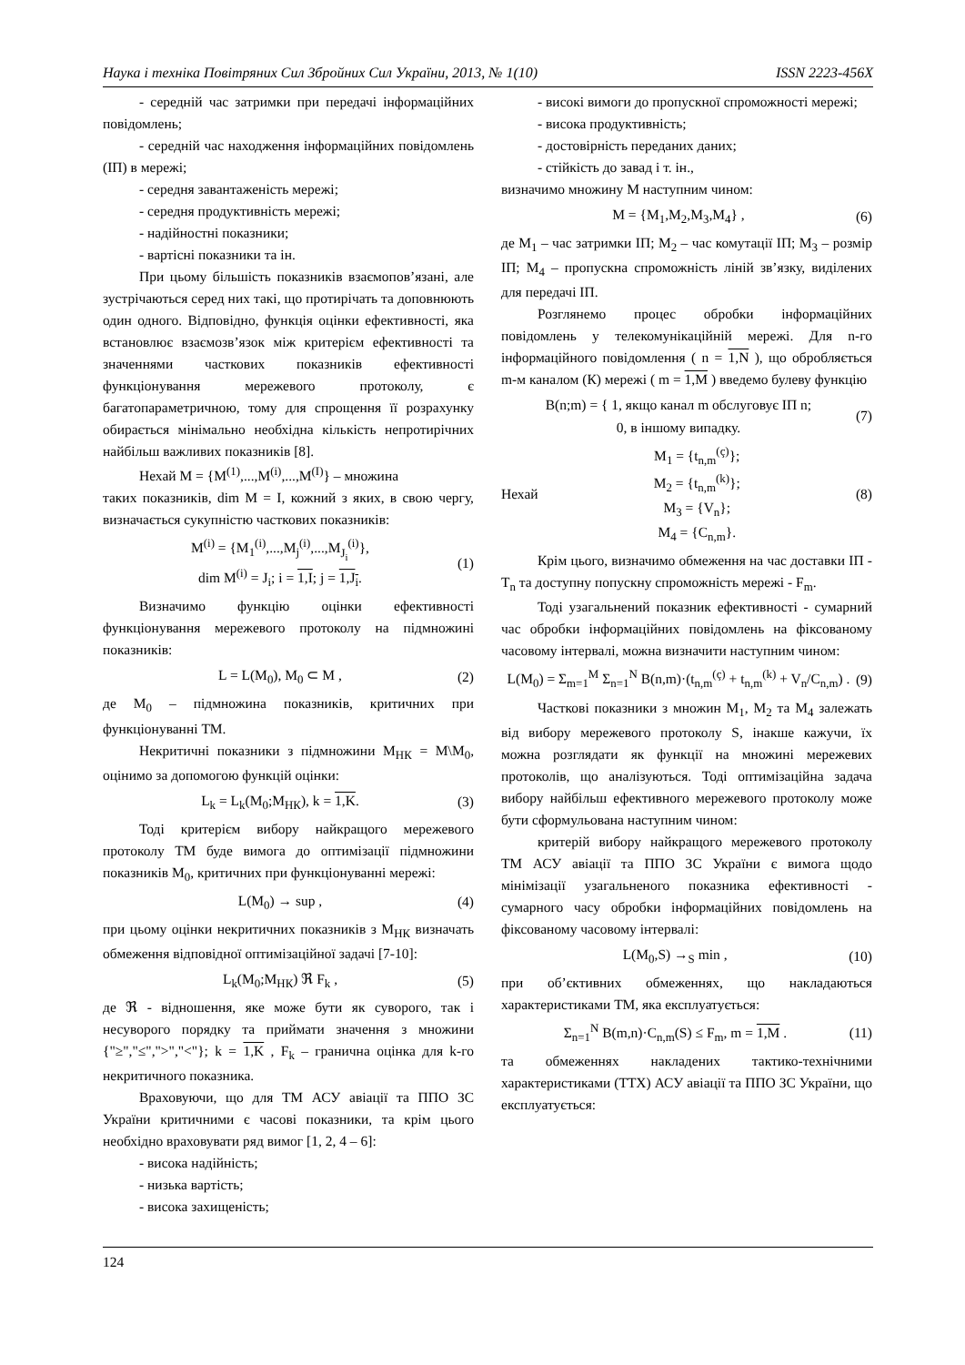Наука і техніка Повітряних Сил Збройних Сил України, 2013, № 1(10) ISSN 2223-456X
- середній час затримки при передачі інформаційних повідомлень;
- середній час находження інформаційних повідомлень (ІП) в мережі;
- середня завантаженість мережі;
- середня продуктивність мережі;
- надійностні показники;
- вартісні показники та ін.
При цьому більшість показників взаємопов’язані, але зустрічаються серед них такі, що протирічать та доповнюють один одного. Відповідно, функція оцінки ефективності, яка встановлює взаємозв’язок між критерієм ефективності та значеннями часткових показників ефективності функціонування мережевого протоколу, є багатопараметричною, тому для спрощення її розрахунку обирається мінімально необхідна кількість непротирічних найбільш важливих показників [8].
Нехай M = {M<sup>(1)</sup>,...,M<sup>(i)</sup>,...,M<sup>(I)</sup>} – множина
таких показників, dim M = I, кожний з яких, в свою чергу, визначається сукупністю часткових показників:
M<sup>(i)</sup> = {M<sub>1</sub><sup>(i)</sup>,...,M<sub>j</sub><sup>(i)</sup>,...,M<sub>J<sub>i</sub></sub><sup>(i)</sup>},
dim M<sup>(i)</sup> = J<sub>i</sub>; i = 1,I; j = 1,J<sub>i</sub>. (1)
Визначимо функцію оцінки ефективності функціонування мережевого протоколу на підмножині показників:
L = L(M<sub>0</sub>), M<sub>0</sub> ⊂ M , (2)
де M<sub>0</sub> – підмножина показників, критичних при функціонуванні ТМ.
Некритичні показники з підмножини M<sub>НК</sub> = M\M<sub>0</sub>, оцінимо за допомогою функцій оцінки:
L<sub>k</sub> = L<sub>k</sub>(M<sub>0</sub>;M<sub>НК</sub>), k = 1,K. (3)
Тоді критерієм вибору найкращого мережевого протоколу ТМ буде вимога до оптимізації підмножини показників M<sub>0</sub>, критичних при функціонуванні мережі:
L(M<sub>0</sub>) → sup , (4)
при цьому оцінки некритичних показників з M<sub>НК</sub> визначать обмеження відповідної оптимізаційної задачі [7-10]:
L<sub>k</sub>(M<sub>0</sub>;M<sub>НК</sub>) ℜ F<sub>k</sub> , (5)
де ℜ - відношення, яке може бути як суворого, так і несуворого порядку та приймати значення з множини {"≥","≤",">","<"}; k = 1,K , F<sub>k</sub> – гранична оцінка для k-го некритичного показника.
Враховуючи, що для ТМ АСУ авіації та ППО ЗС України критичними є часові показники, та крім цього необхідно враховувати ряд вимог [1, 2, 4 – 6]:
- висока надійність;
- низька вартість;
- висока захищеність;
- високі вимоги до пропускної спроможності мережі;
- висока продуктивність;
- достовірність переданих даних;
- стійкість до завад і т. ін.,
визначимо множину M наступним чином:
M = {M<sub>1</sub>,M<sub>2</sub>,M<sub>3</sub>,M<sub>4</sub>} , (6)
де M<sub>1</sub> – час затримки ІП; M<sub>2</sub> – час комутації ІП; M<sub>3</sub> – розмір ІП; M<sub>4</sub> – пропускна спроможність ліній зв’язку, виділених для передачі ІП.
Розглянемо процес обробки інформаційних повідомлень у телекомунікаційній мережі. Для n-го інформаційного повідомлення ( n = 1,N ), що обробляється m-м каналом (К) мережі ( m = 1,M ) введемо булеву функцію
B(n;m) = { 1, якщо канал m обслуговує ІП n;
0, в іншому випадку. (7)
Нехай M<sub>1</sub> = {t<sub>n,m</sub><sup>(ç)</sup>};
M<sub>2</sub> = {t<sub>n,m</sub><sup>(k)</sup>};
M<sub>3</sub> = {V<sub>n</sub>};
M<sub>4</sub> = {C<sub>n,m</sub>}. (8)
Крім цього, визначимо обмеження на час доставки ІП - T<sub>n</sub> та доступну попускну спроможність мережі - F<sub>m</sub>.
Тоді узагальнений показник ефективності - сумарний час обробки інформаційних повідомлень на фіксованому часовому інтервалі, можна визначити наступним чином:
L(M<sub>0</sub>) = Σ<sub>m=1</sub><sup>M</sup> Σ<sub>n=1</sub><sup>N</sup> B(n,m)·(t<sub>n,m</sub><sup>(ç)</sup> + t<sub>n,m</sub><sup>(k)</sup> + V<sub>n</sub>/C<sub>n,m</sub>) . (9)
Часткові показники з множин M<sub>1</sub>, M<sub>2</sub> та M<sub>4</sub> залежать від вибору мережевого протоколу S, інакше кажучи, їх можна розглядати як функції на множині мережевих протоколів, що аналізуються. Тоді оптимізаційна задача вибору найбільш ефективного мережевого протоколу може бути сформульована наступним чином:
критерій вибору найкращого мережевого протоколу ТМ АСУ авіації та ППО ЗС України є вимога щодо мінімізації узагальненого показника ефективності - сумарного часу обробки інформаційних повідомлень на фіксованому часовому інтервалі:
L(M<sub>0</sub>,S) →<sub>S</sub> min , (10)
при об’єктивних обмеженнях, що накладаються характеристиками ТМ, яка експлуатується:
Σ<sub>n=1</sub><sup>N</sup> B(m,n)·C<sub>n,m</sub>(S) ≤ F<sub>m</sub>, m = 1,M . (11)
та обмеженнях накладених тактико-технічними характеристиками (ТТХ) АСУ авіації та ППО ЗС України, що експлуатується:
124